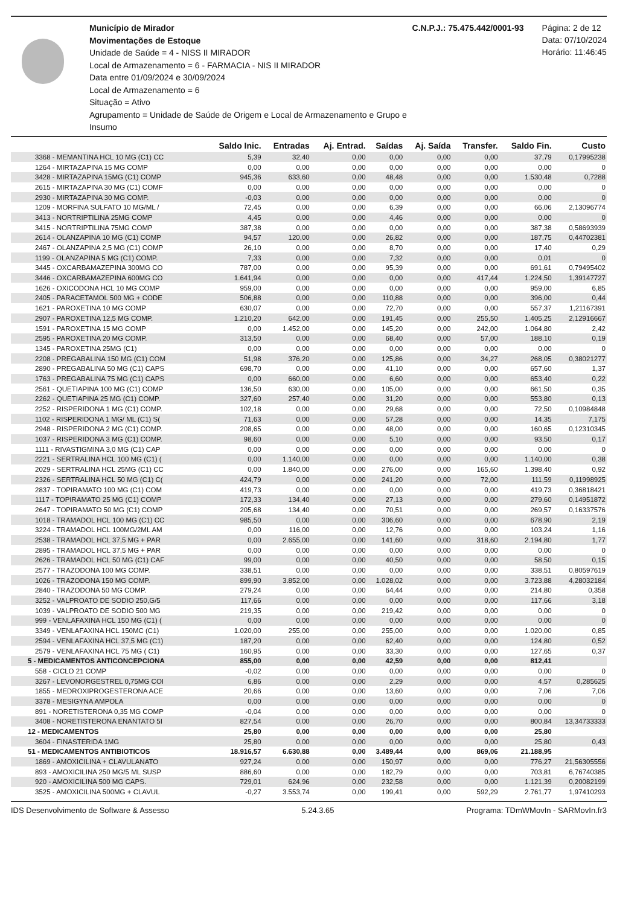Município de Mirador
Movimentações de Estoque
Unidade de Saúde = 4 - NISS II MIRADOR
Local de Armazenamento = 6 - FARMACIA - NIS II MIRADOR
Data entre 01/09/2024 e 30/09/2024
Local de Armazenamento = 6
Situação = Ativo
Agrupamento = Unidade de Saúde de Origem e Local de Armazenamento e Grupo e Insumo
C.N.P.J.: 75.475.442/0001-93 Página: 2 de 12
Data: 07/10/2024
Horário: 11:46:45
| | Saldo Inic. | Entradas | Aj. Entrad. | Saídas | Aj. Saída | Transfer. | Saldo Fin. | Custo |
| --- | --- | --- | --- | --- | --- | --- | --- | --- |
| 3368 - MEMANTINA HCL 10 MG (C1) CC | 5,39 | 32,40 | 0,00 | 0,00 | 0,00 | 0,00 | 37,79 | 0,17995238 |
| 1264 - MIRTAZAPINA 15 MG COMP | 0,00 | 0,00 | 0,00 | 0,00 | 0,00 | 0,00 | 0,00 | 0 |
| 3428 - MIRTAZAPINA 15MG (C1) COMP | 945,36 | 633,60 | 0,00 | 48,48 | 0,00 | 0,00 | 1.530,48 | 0,7288 |
| 2615 - MIRTAZAPINA 30 MG (C1) COMF | 0,00 | 0,00 | 0,00 | 0,00 | 0,00 | 0,00 | 0,00 | 0 |
| 2930 - MIRTAZAPINA 30 MG COMP. | -0,03 | 0,00 | 0,00 | 0,00 | 0,00 | 0,00 | 0,00 | 0 |
| 1209 - MORFINA SULFATO 10 MG/ML / | 72,45 | 0,00 | 0,00 | 6,39 | 0,00 | 0,00 | 66,06 | 2,13096774 |
| 3413 - NORTRIPTILINA 25MG COMP | 4,45 | 0,00 | 0,00 | 4,46 | 0,00 | 0,00 | 0,00 | 0 |
| 3415 - NORTRIPTILINA 75MG COMP | 387,38 | 0,00 | 0,00 | 0,00 | 0,00 | 0,00 | 387,38 | 0,58693939 |
| 2614 - OLANZAPINA 10 MG (C1) COMP | 94,57 | 120,00 | 0,00 | 26,82 | 0,00 | 0,00 | 187,75 | 0,44702381 |
| 2467 - OLANZAPINA 2,5 MG (C1) COMP | 26,10 | 0,00 | 0,00 | 8,70 | 0,00 | 0,00 | 17,40 | 0,29 |
| 1199 - OLANZAPINA 5 MG (C1) COMP. | 7,33 | 0,00 | 0,00 | 7,32 | 0,00 | 0,00 | 0,01 | 0 |
| 3445 - OXCARBAMAZEPINA 300MG CO | 787,00 | 0,00 | 0,00 | 95,39 | 0,00 | 0,00 | 691,61 | 0,79495402 |
| 3446 - OXCARBAMAZEPINA 600MG CO | 1.641,94 | 0,00 | 0,00 | 0,00 | 0,00 | 417,44 | 1.224,50 | 1,39147727 |
| 1626 - OXICODONA HCL 10 MG COMP | 959,00 | 0,00 | 0,00 | 0,00 | 0,00 | 0,00 | 959,00 | 6,85 |
| 2405 - PARACETAMOL 500 MG + CODE | 506,88 | 0,00 | 0,00 | 110,88 | 0,00 | 0,00 | 396,00 | 0,44 |
| 1621 - PAROXETINA 10 MG COMP | 630,07 | 0,00 | 0,00 | 72,70 | 0,00 | 0,00 | 557,37 | 1,21167391 |
| 2907 - PAROXETINA 12,5 MG COMP. | 1.210,20 | 642,00 | 0,00 | 191,45 | 0,00 | 255,50 | 1.405,25 | 2,12916667 |
| 1591 - PAROXETINA 15 MG COMP | 0,00 | 1.452,00 | 0,00 | 145,20 | 0,00 | 242,00 | 1.064,80 | 2,42 |
| 2595 - PAROXETINA 20 MG COMP. | 313,50 | 0,00 | 0,00 | 68,40 | 0,00 | 57,00 | 188,10 | 0,19 |
| 1345 - PAROXETINA 25MG (C1) | 0,00 | 0,00 | 0,00 | 0,00 | 0,00 | 0,00 | 0,00 | 0 |
| 2208 - PREGABALINA 150 MG (C1) COM | 51,98 | 376,20 | 0,00 | 125,86 | 0,00 | 34,27 | 268,05 | 0,38021277 |
| 2890 - PREGABALINA 50 MG (C1) CAPS | 698,70 | 0,00 | 0,00 | 41,10 | 0,00 | 0,00 | 657,60 | 1,37 |
| 1763 - PREGABALINA 75 MG (C1) CAPS | 0,00 | 660,00 | 0,00 | 6,60 | 0,00 | 0,00 | 653,40 | 0,22 |
| 2561 - QUETIAPINA 100 MG (C1) COMP | 136,50 | 630,00 | 0,00 | 105,00 | 0,00 | 0,00 | 661,50 | 0,35 |
| 2262 - QUETIAPINA 25 MG (C1) COMP. | 327,60 | 257,40 | 0,00 | 31,20 | 0,00 | 0,00 | 553,80 | 0,13 |
| 2252 - RISPERIDONA 1 MG (C1) COMP. | 102,18 | 0,00 | 0,00 | 29,68 | 0,00 | 0,00 | 72,50 | 0,10984848 |
| 1102 - RISPERIDONA 1 MG/ ML (C1) S( | 71,63 | 0,00 | 0,00 | 57,28 | 0,00 | 0,00 | 14,35 | 7,175 |
| 2948 - RISPERIDONA 2 MG (C1) COMP. | 208,65 | 0,00 | 0,00 | 48,00 | 0,00 | 0,00 | 160,65 | 0,12310345 |
| 1037 - RISPERIDONA 3 MG (C1) COMP. | 98,60 | 0,00 | 0,00 | 5,10 | 0,00 | 0,00 | 93,50 | 0,17 |
| 1111 - RIVASTIGMINA 3,0 MG (C1) CAP | 0,00 | 0,00 | 0,00 | 0,00 | 0,00 | 0,00 | 0,00 | 0 |
| 2221 - SERTRALINA HCL 100 MG (C1) ( | 0,00 | 1.140,00 | 0,00 | 0,00 | 0,00 | 0,00 | 1.140,00 | 0,38 |
| 2029 - SERTRALINA HCL 25MG (C1) CC | 0,00 | 1.840,00 | 0,00 | 276,00 | 0,00 | 165,60 | 1.398,40 | 0,92 |
| 2326 - SERTRALINA HCL 50 MG (C1) C( | 424,79 | 0,00 | 0,00 | 241,20 | 0,00 | 72,00 | 111,59 | 0,11998925 |
| 2837 - TOPIRAMATO 100 MG (C1) COM | 419,73 | 0,00 | 0,00 | 0,00 | 0,00 | 0,00 | 419,73 | 0,36818421 |
| 1117 - TOPIRAMATO 25 MG (C1) COMP | 172,33 | 134,40 | 0,00 | 27,13 | 0,00 | 0,00 | 279,60 | 0,14951872 |
| 2647 - TOPIRAMATO 50 MG (C1) COMP | 205,68 | 134,40 | 0,00 | 70,51 | 0,00 | 0,00 | 269,57 | 0,16337576 |
| 1018 - TRAMADOL HCL 100 MG (C1) CC | 985,50 | 0,00 | 0,00 | 306,60 | 0,00 | 0,00 | 678,90 | 2,19 |
| 3224 - TRAMADOL HCL 100MG/2ML AM | 0,00 | 116,00 | 0,00 | 12,76 | 0,00 | 0,00 | 103,24 | 1,16 |
| 2538 - TRAMADOL HCL 37,5 MG + PAR | 0,00 | 2.655,00 | 0,00 | 141,60 | 0,00 | 318,60 | 2.194,80 | 1,77 |
| 2895 - TRAMADOL HCL 37,5 MG + PAR | 0,00 | 0,00 | 0,00 | 0,00 | 0,00 | 0,00 | 0,00 | 0 |
| 2626 - TRAMADOL HCL 50 MG (C1) CAF | 99,00 | 0,00 | 0,00 | 40,50 | 0,00 | 0,00 | 58,50 | 0,15 |
| 2577 - TRAZODONA 100 MG COMP. | 338,51 | 0,00 | 0,00 | 0,00 | 0,00 | 0,00 | 338,51 | 0,80597619 |
| 1026 - TRAZODONA 150 MG COMP. | 899,90 | 3.852,00 | 0,00 | 1.028,02 | 0,00 | 0,00 | 3.723,88 | 4,28032184 |
| 2840 - TRAZODONA 50 MG COMP. | 279,24 | 0,00 | 0,00 | 64,44 | 0,00 | 0,00 | 214,80 | 0,358 |
| 3252 - VALPROATO DE SODIO 250,G/5 | 117,66 | 0,00 | 0,00 | 0,00 | 0,00 | 0,00 | 117,66 | 3,18 |
| 1039 - VALPROATO DE SODIO 500 MG | 219,35 | 0,00 | 0,00 | 219,42 | 0,00 | 0,00 | 0,00 | 0 |
| 999 - VENLAFAXINA HCL 150 MG (C1) ( | 0,00 | 0,00 | 0,00 | 0,00 | 0,00 | 0,00 | 0,00 | 0 |
| 3349 - VENLAFAXINA HCL 150MC (C1) | 1.020,00 | 255,00 | 0,00 | 255,00 | 0,00 | 0,00 | 1.020,00 | 0,85 |
| 2594 - VENLAFAXINA HCL 37,5 MG (C1) | 187,20 | 0,00 | 0,00 | 62,40 | 0,00 | 0,00 | 124,80 | 0,52 |
| 2579 - VENLAFAXINA HCL 75 MG ( C1) | 160,95 | 0,00 | 0,00 | 33,30 | 0,00 | 0,00 | 127,65 | 0,37 |
| 5 - MEDICAMENTOS ANTICONCEPCIONA | 855,00 | 0,00 | 0,00 | 42,59 | 0,00 | 0,00 | 812,41 | |
| 558 - CICLO 21 COMP | -0,02 | 0,00 | 0,00 | 0,00 | 0,00 | 0,00 | 0,00 | 0 |
| 3267 - LEVONORGESTREL 0,75MG COI | 6,86 | 0,00 | 0,00 | 2,29 | 0,00 | 0,00 | 4,57 | 0,285625 |
| 1855 - MEDROXIPROGESTERONA ACE | 20,66 | 0,00 | 0,00 | 13,60 | 0,00 | 0,00 | 7,06 | 7,06 |
| 3378 - MESIGYNA AMPOLA | 0,00 | 0,00 | 0,00 | 0,00 | 0,00 | 0,00 | 0,00 | 0 |
| 891 - NORETISTERONA 0,35 MG COMP | -0,04 | 0,00 | 0,00 | 0,00 | 0,00 | 0,00 | 0,00 | 0 |
| 3408 - NORETISTERONA ENANTATO 5I | 827,54 | 0,00 | 0,00 | 26,70 | 0,00 | 0,00 | 800,84 | 13,34733333 |
| 12 - MEDICAMENTOS | 25,80 | 0,00 | 0,00 | 0,00 | 0,00 | 0,00 | 25,80 | |
| 3604 - FINASTERIDA 1MG | 25,80 | 0,00 | 0,00 | 0,00 | 0,00 | 0,00 | 25,80 | 0,43 |
| 51 - MEDICAMENTOS ANTIBIOTICOS | 18.916,57 | 6.630,88 | 0,00 | 3.489,44 | 0,00 | 869,06 | 21.188,95 | |
| 1869 - AMOXICILINA + CLAVULANATO | 927,24 | 0,00 | 0,00 | 150,97 | 0,00 | 0,00 | 776,27 | 21,56305556 |
| 893 - AMOXICILINA 250 MG/5 ML SUSP | 886,60 | 0,00 | 0,00 | 182,79 | 0,00 | 0,00 | 703,81 | 6,76740385 |
| 920 - AMOXICILINA 500 MG CAPS. | 729,01 | 624,96 | 0,00 | 232,58 | 0,00 | 0,00 | 1.121,39 | 0,20082199 |
| 3525 - AMOXICILINA 500MG + CLAVUL | -0,27 | 3.553,74 | 0,00 | 199,41 | 0,00 | 592,29 | 2.761,77 | 1,97410293 |
IDS Desenvolvimento de Software & Assesso 5.24.3.65 Programa: TDmWMovIn - SARMovIn.fr3